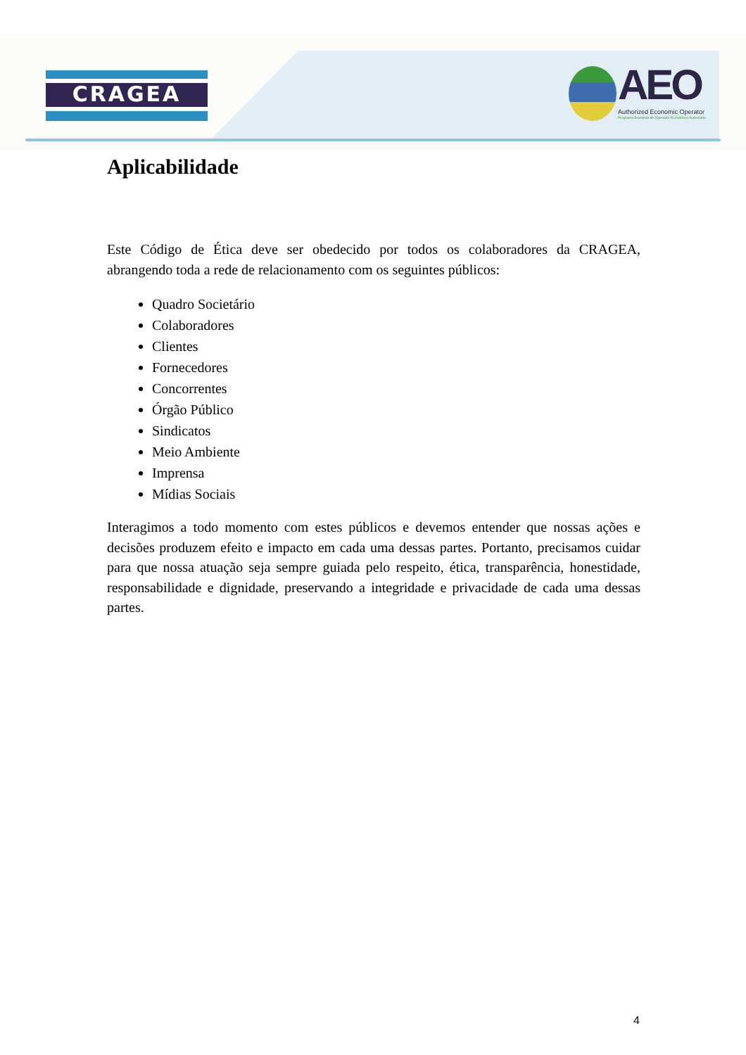CRAGEA
AEO
Authorized Economic Operator
Programa Brasileiro de Operador Econômico Autorizado
Aplicabilidade
Este Código de Ética deve ser obedecido por todos os colaboradores da CRAGEA, abrangendo toda a rede de relacionamento com os seguintes públicos:
Quadro Societário
Colaboradores
Clientes
Fornecedores
Concorrentes
Órgão Público
Sindicatos
Meio Ambiente
Imprensa
Mídias Sociais
Interagimos a todo momento com estes públicos e devemos entender que nossas ações e decisões produzem efeito e impacto em cada uma dessas partes. Portanto, precisamos cuidar para que nossa atuação seja sempre guiada pelo respeito, ética, transparência, honestidade, responsabilidade e dignidade, preservando a integridade e privacidade de cada uma dessas partes.
4